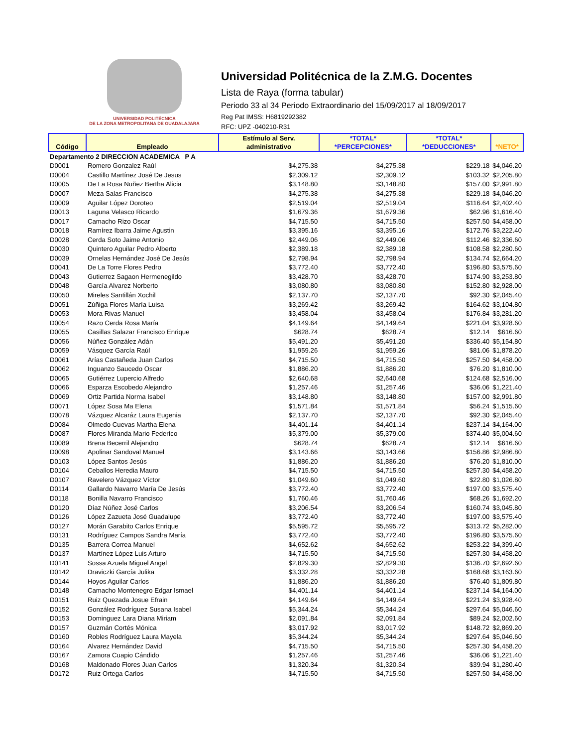UNIVERSIDAD POLITÉCNICA
DE LA ZONA METROPOLITANA DE GUADALAJARA
Universidad Politécnica de la Z.M.G. Docentes
Lista de Raya (forma tabular)
Periodo 33 al 34 Periodo Extraordinario del 15/09/2017 al 18/09/2017
Reg Pat IMSS: H6819292382
RFC: UPZ -040210-R31
| Código | Empleado | Estímulo al Serv. administrativo | *TOTAL* *PERCEPCIONES* | *TOTAL* *DEDUCCIONES* | *NETO* |
| --- | --- | --- | --- | --- | --- |
| Departamento 2 DIRECCION ACADEMICA P A | | | | | |
| D0001 | Romero Gonzalez Raúl | $4,275.38 | $4,275.38 | $229.18 | $4,046.20 |
| D0004 | Castillo Martínez José De Jesus | $2,309.12 | $2,309.12 | $103.32 | $2,205.80 |
| D0005 | De La Rosa Nuñez Bertha Alicia | $3,148.80 | $3,148.80 | $157.00 | $2,991.80 |
| D0007 | Meza Salas Francisco | $4,275.38 | $4,275.38 | $229.18 | $4,046.20 |
| D0009 | Aguilar López Doroteo | $2,519.04 | $2,519.04 | $116.64 | $2,402.40 |
| D0013 | Laguna Velasco Ricardo | $1,679.36 | $1,679.36 | $62.96 | $1,616.40 |
| D0017 | Camacho Rizo Oscar | $4,715.50 | $4,715.50 | $257.50 | $4,458.00 |
| D0018 | Ramírez Ibarra Jaime Agustin | $3,395.16 | $3,395.16 | $172.76 | $3,222.40 |
| D0028 | Cerda Soto Jaime Antonio | $2,449.06 | $2,449.06 | $112.46 | $2,336.60 |
| D0030 | Quintero Aguilar Pedro Alberto | $2,389.18 | $2,389.18 | $108.58 | $2,280.60 |
| D0039 | Ornelas Hernández José De Jesús | $2,798.94 | $2,798.94 | $134.74 | $2,664.20 |
| D0041 | De La Torre Flores Pedro | $3,772.40 | $3,772.40 | $196.80 | $3,575.60 |
| D0043 | Gutierrez Sagaon Hermenegildo | $3,428.70 | $3,428.70 | $174.90 | $3,253.80 |
| D0048 | García Alvarez Norberto | $3,080.80 | $3,080.80 | $152.80 | $2,928.00 |
| D0050 | Mireles Santillán Xochil | $2,137.70 | $2,137.70 | $92.30 | $2,045.40 |
| D0051 | Zúñiga Flores María Luisa | $3,269.42 | $3,269.42 | $164.62 | $3,104.80 |
| D0053 | Mora Rivas Manuel | $3,458.04 | $3,458.04 | $176.84 | $3,281.20 |
| D0054 | Razo Cerda Rosa María | $4,149.64 | $4,149.64 | $221.04 | $3,928.60 |
| D0055 | Casillas Salazar Francisco Enrique | $628.74 | $628.74 | $12.14 | $616.60 |
| D0056 | Núñez González Adán | $5,491.20 | $5,491.20 | $336.40 | $5,154.80 |
| D0059 | Vásquez García Raúl | $1,959.26 | $1,959.26 | $81.06 | $1,878.20 |
| D0061 | Arías Castañeda Juan Carlos | $4,715.50 | $4,715.50 | $257.50 | $4,458.00 |
| D0062 | Inguanzo Saucedo Oscar | $1,886.20 | $1,886.20 | $76.20 | $1,810.00 |
| D0065 | Gutiérrez Lupercio Alfredo | $2,640.68 | $2,640.68 | $124.68 | $2,516.00 |
| D0066 | Esparza Escobedo Alejandro | $1,257.46 | $1,257.46 | $36.06 | $1,221.40 |
| D0069 | Ortiz Partida Norma Isabel | $3,148.80 | $3,148.80 | $157.00 | $2,991.80 |
| D0071 | López Sosa Ma Elena | $1,571.84 | $1,571.84 | $56.24 | $1,515.60 |
| D0078 | Vázquez Alcaráz Laura Eugenia | $2,137.70 | $2,137.70 | $92.30 | $2,045.40 |
| D0084 | Olmedo Cuevas Martha Elena | $4,401.14 | $4,401.14 | $237.14 | $4,164.00 |
| D0087 | Flores Miranda Mario Federíco | $5,379.00 | $5,379.00 | $374.40 | $5,004.60 |
| D0089 | Brena Becerril Alejandro | $628.74 | $628.74 | $12.14 | $616.60 |
| D0098 | Apolinar Sandoval Manuel | $3,143.66 | $3,143.66 | $156.86 | $2,986.80 |
| D0103 | López Santos Jesús | $1,886.20 | $1,886.20 | $76.20 | $1,810.00 |
| D0104 | Ceballos Heredia Mauro | $4,715.50 | $4,715.50 | $257.30 | $4,458.20 |
| D0107 | Ravelero Vázquez Víctor | $1,049.60 | $1,049.60 | $22.80 | $1,026.80 |
| D0114 | Gallardo Navarro María De Jesús | $3,772.40 | $3,772.40 | $197.00 | $3,575.40 |
| D0118 | Bonilla Navarro Francisco | $1,760.46 | $1,760.46 | $68.26 | $1,692.20 |
| D0120 | Díaz Núñez José Carlos | $3,206.54 | $3,206.54 | $160.74 | $3,045.80 |
| D0126 | López Zazueta José Guadalupe | $3,772.40 | $3,772.40 | $197.00 | $3,575.40 |
| D0127 | Morán Garabito Carlos Enrique | $5,595.72 | $5,595.72 | $313.72 | $5,282.00 |
| D0131 | Rodríguez Campos Sandra María | $3,772.40 | $3,772.40 | $196.80 | $3,575.60 |
| D0135 | Barrera Correa Manuel | $4,652.62 | $4,652.62 | $253.22 | $4,399.40 |
| D0137 | Martínez López Luis Arturo | $4,715.50 | $4,715.50 | $257.30 | $4,458.20 |
| D0141 | Sossa Azuela Miguel Angel | $2,829.30 | $2,829.30 | $136.70 | $2,692.60 |
| D0142 | Draviczki García Julika | $3,332.28 | $3,332.28 | $168.68 | $3,163.60 |
| D0144 | Hoyos Aguilar Carlos | $1,886.20 | $1,886.20 | $76.40 | $1,809.80 |
| D0148 | Camacho Montenegro Edgar Ismael | $4,401.14 | $4,401.14 | $237.14 | $4,164.00 |
| D0151 | Ruiz Quezada Josue Efrain | $4,149.64 | $4,149.64 | $221.24 | $3,928.40 |
| D0152 | González Rodríguez Susana Isabel | $5,344.24 | $5,344.24 | $297.64 | $5,046.60 |
| D0153 | Dominguez Lara Diana Miriam | $2,091.84 | $2,091.84 | $89.24 | $2,002.60 |
| D0157 | Guzmán Cortés Mónica | $3,017.92 | $3,017.92 | $148.72 | $2,869.20 |
| D0160 | Robles Rodríguez Laura Mayela | $5,344.24 | $5,344.24 | $297.64 | $5,046.60 |
| D0164 | Alvarez Hernández David | $4,715.50 | $4,715.50 | $257.30 | $4,458.20 |
| D0167 | Zamora Cuapio Cándido | $1,257.46 | $1,257.46 | $36.06 | $1,221.40 |
| D0168 | Maldonado Flores Juan Carlos | $1,320.34 | $1,320.34 | $39.94 | $1,280.40 |
| D0172 | Ruiz Ortega Carlos | $4,715.50 | $4,715.50 | $257.50 | $4,458.00 |